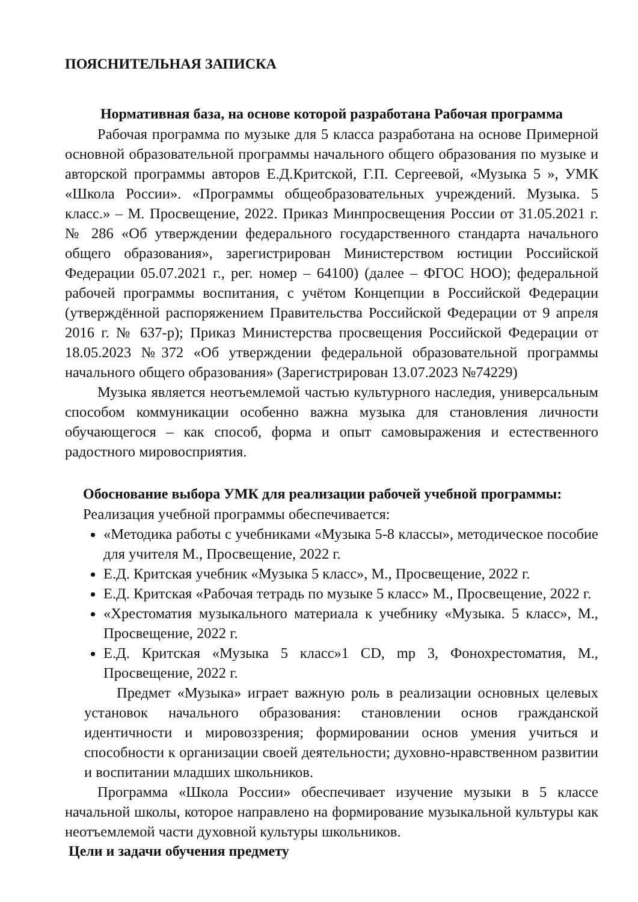ПОЯСНИТЕЛЬНАЯ ЗАПИСКА
Нормативная база, на основе которой разработана Рабочая программа
Рабочая программа по музыке для 5 класса разработана на основе Примерной основной образовательной программы начального общего образования по музыке и авторской программы авторов Е.Д.Критской, Г.П. Сергеевой, «Музыка 5 », УМК «Школа России». «Программы общеобразовательных учреждений. Музыка. 5 класс.» – М. Просвещение, 2022. Приказ Минпросвещения России от 31.05.2021 г. № 286 «Об утверждении федерального государственного стандарта начального общего образования», зарегистрирован Министерством юстиции Российской Федерации 05.07.2021 г., рег. номер – 64100) (далее – ФГОС НОО); федеральной рабочей программы воспитания, с учётом Концепции в Российской Федерации (утверждённой распоряжением Правительства Российской Федерации от 9 апреля 2016 г. № 637-р); Приказ Министерства просвещения Российской Федерации от 18.05.2023 №372 «Об утверждении федеральной образовательной программы начального общего образования» (Зарегистрирован 13.07.2023 №74229)
Музыка является неотъемлемой частью культурного наследия, универсальным способом коммуникации особенно важна музыка для становления личности обучающегося – как способ, форма и опыт самовыражения и естественного радостного мировосприятия.
Обоснование выбора УМК для реализации рабочей учебной программы:
Реализация учебной программы обеспечивается:
«Методика работы с учебниками «Музыка 5-8 классы», методическое пособие для учителя М., Просвещение, 2022 г.
Е.Д. Критская учебник «Музыка 5 класс», М., Просвещение, 2022 г.
Е.Д. Критская «Рабочая тетрадь по музыке 5 класс» М., Просвещение, 2022 г.
«Хрестоматия музыкального материала к учебнику «Музыка. 5 класс», М., Просвещение, 2022 г.
Е.Д. Критская «Музыка 5 класс»1 CD, mp 3, Фонохрестоматия, М., Просвещение, 2022 г.
Предмет «Музыка» играет важную роль в реализации основных целевых установок начального образования: становлении основ гражданской идентичности и мировоззрения; формировании основ умения учиться и способности к организации своей деятельности; духовно-нравственном развитии и воспитании младших школьников.
Программа «Школа России» обеспечивает изучение музыки в 5 классе начальной школы, которое направлено на формирование музыкальной культуры как неотъемлемой части духовной культуры школьников.
Цели и задачи обучения предмету